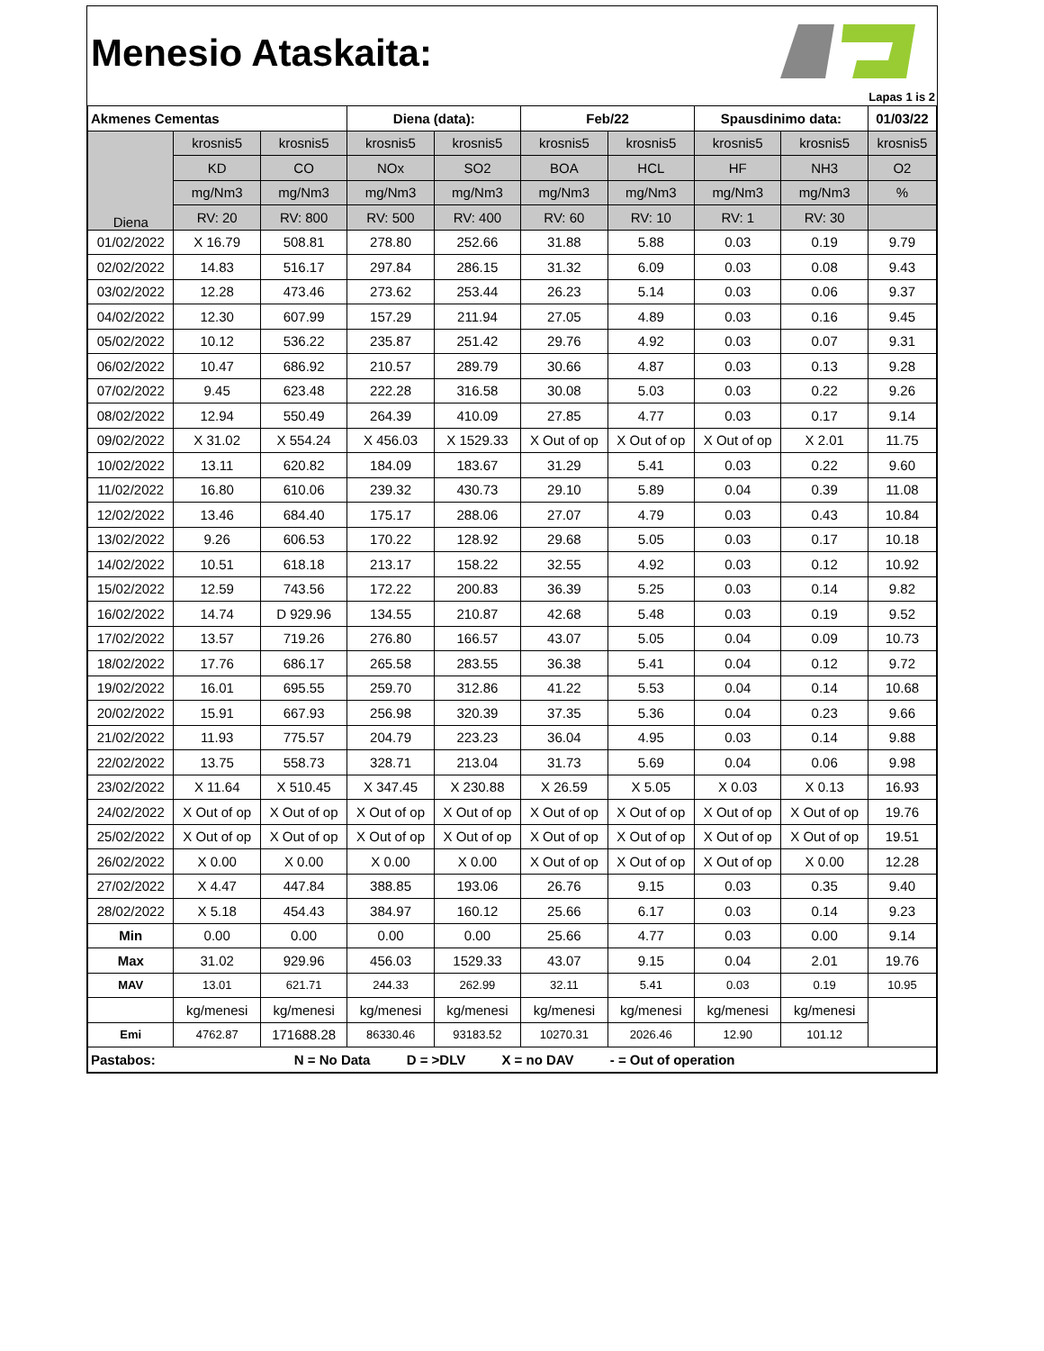Menesio Ataskaita:
Lapas 1 is 2
| Akmenes Cementas | | | Diena (data): | | Feb/22 | | Spausdinimo data: | | 01/03/22 |
| Diena | krosnis5 | krosnis5 | krosnis5 | krosnis5 | krosnis5 | krosnis5 | krosnis5 | krosnis5 | krosnis5 |
| | KD | CO | NOx | SO2 | BOA | HCL | HF | NH3 | O2 |
| | mg/Nm3 | mg/Nm3 | mg/Nm3 | mg/Nm3 | mg/Nm3 | mg/Nm3 | mg/Nm3 | mg/Nm3 | % |
| | RV: 20 | RV: 800 | RV: 500 | RV: 400 | RV: 60 | RV: 10 | RV: 1 | RV: 30 | |
| 01/02/2022 | X 16.79 | 508.81 | 278.80 | 252.66 | 31.88 | 5.88 | 0.03 | 0.19 | 9.79 |
| 02/02/2022 | 14.83 | 516.17 | 297.84 | 286.15 | 31.32 | 6.09 | 0.03 | 0.08 | 9.43 |
| 03/02/2022 | 12.28 | 473.46 | 273.62 | 253.44 | 26.23 | 5.14 | 0.03 | 0.06 | 9.37 |
| 04/02/2022 | 12.30 | 607.99 | 157.29 | 211.94 | 27.05 | 4.89 | 0.03 | 0.16 | 9.45 |
| 05/02/2022 | 10.12 | 536.22 | 235.87 | 251.42 | 29.76 | 4.92 | 0.03 | 0.07 | 9.31 |
| 06/02/2022 | 10.47 | 686.92 | 210.57 | 289.79 | 30.66 | 4.87 | 0.03 | 0.13 | 9.28 |
| 07/02/2022 | 9.45 | 623.48 | 222.28 | 316.58 | 30.08 | 5.03 | 0.03 | 0.22 | 9.26 |
| 08/02/2022 | 12.94 | 550.49 | 264.39 | 410.09 | 27.85 | 4.77 | 0.03 | 0.17 | 9.14 |
| 09/02/2022 | X 31.02 | X 554.24 | X 456.03 | X 1529.33 | X Out of op | X Out of op | X Out of op | X 2.01 | 11.75 |
| 10/02/2022 | 13.11 | 620.82 | 184.09 | 183.67 | 31.29 | 5.41 | 0.03 | 0.22 | 9.60 |
| 11/02/2022 | 16.80 | 610.06 | 239.32 | 430.73 | 29.10 | 5.89 | 0.04 | 0.39 | 11.08 |
| 12/02/2022 | 13.46 | 684.40 | 175.17 | 288.06 | 27.07 | 4.79 | 0.03 | 0.43 | 10.84 |
| 13/02/2022 | 9.26 | 606.53 | 170.22 | 128.92 | 29.68 | 5.05 | 0.03 | 0.17 | 10.18 |
| 14/02/2022 | 10.51 | 618.18 | 213.17 | 158.22 | 32.55 | 4.92 | 0.03 | 0.12 | 10.92 |
| 15/02/2022 | 12.59 | 743.56 | 172.22 | 200.83 | 36.39 | 5.25 | 0.03 | 0.14 | 9.82 |
| 16/02/2022 | 14.74 | D 929.96 | 134.55 | 210.87 | 42.68 | 5.48 | 0.03 | 0.19 | 9.52 |
| 17/02/2022 | 13.57 | 719.26 | 276.80 | 166.57 | 43.07 | 5.05 | 0.04 | 0.09 | 10.73 |
| 18/02/2022 | 17.76 | 686.17 | 265.58 | 283.55 | 36.38 | 5.41 | 0.04 | 0.12 | 9.72 |
| 19/02/2022 | 16.01 | 695.55 | 259.70 | 312.86 | 41.22 | 5.53 | 0.04 | 0.14 | 10.68 |
| 20/02/2022 | 15.91 | 667.93 | 256.98 | 320.39 | 37.35 | 5.36 | 0.04 | 0.23 | 9.66 |
| 21/02/2022 | 11.93 | 775.57 | 204.79 | 223.23 | 36.04 | 4.95 | 0.03 | 0.14 | 9.88 |
| 22/02/2022 | 13.75 | 558.73 | 328.71 | 213.04 | 31.73 | 5.69 | 0.04 | 0.06 | 9.98 |
| 23/02/2022 | X 11.64 | X 510.45 | X 347.45 | X 230.88 | X 26.59 | X 5.05 | X 0.03 | X 0.13 | 16.93 |
| 24/02/2022 | X Out of op | X Out of op | X Out of op | X Out of op | X Out of op | X Out of op | X Out of op | X Out of op | 19.76 |
| 25/02/2022 | X Out of op | X Out of op | X Out of op | X Out of op | X Out of op | X Out of op | X Out of op | X Out of op | 19.51 |
| 26/02/2022 | X 0.00 | X 0.00 | X 0.00 | X 0.00 | X Out of op | X Out of op | X Out of op | X 0.00 | 12.28 |
| 27/02/2022 | X 4.47 | 447.84 | 388.85 | 193.06 | 26.76 | 9.15 | 0.03 | 0.35 | 9.40 |
| 28/02/2022 | X 5.18 | 454.43 | 384.97 | 160.12 | 25.66 | 6.17 | 0.03 | 0.14 | 9.23 |
| Min | 0.00 | 0.00 | 0.00 | 0.00 | 25.66 | 4.77 | 0.03 | 0.00 | 9.14 |
| Max | 31.02 | 929.96 | 456.03 | 1529.33 | 43.07 | 9.15 | 0.04 | 2.01 | 19.76 |
| MAV | 13.01 | 621.71 | 244.33 | 262.99 | 32.11 | 5.41 | 0.03 | 0.19 | 10.95 |
| | kg/menesi | kg/menesi | kg/menesi | kg/menesi | kg/menesi | kg/menesi | kg/menesi | kg/menesi | |
| Emi | 4762.87 | 171688.28 | 86330.46 | 93183.52 | 10270.31 | 2026.46 | 12.90 | 101.12 | |
| Pastabos: N = No Data D = >DLV X = no DAV - = Out of operation | | | | | | | | | |